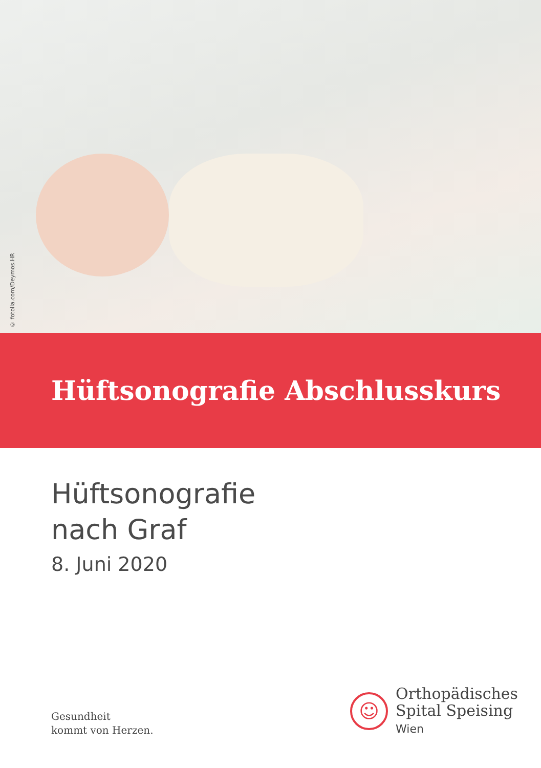© fotolia.com/Deymos.HR
Hüftsonografie Abschlusskurs
Hüftsonografie
nach Graf
8. Juni 2020
Gesundheit
kommt von Herzen.
☺
Orthopädisches
Spital Speising
Wien